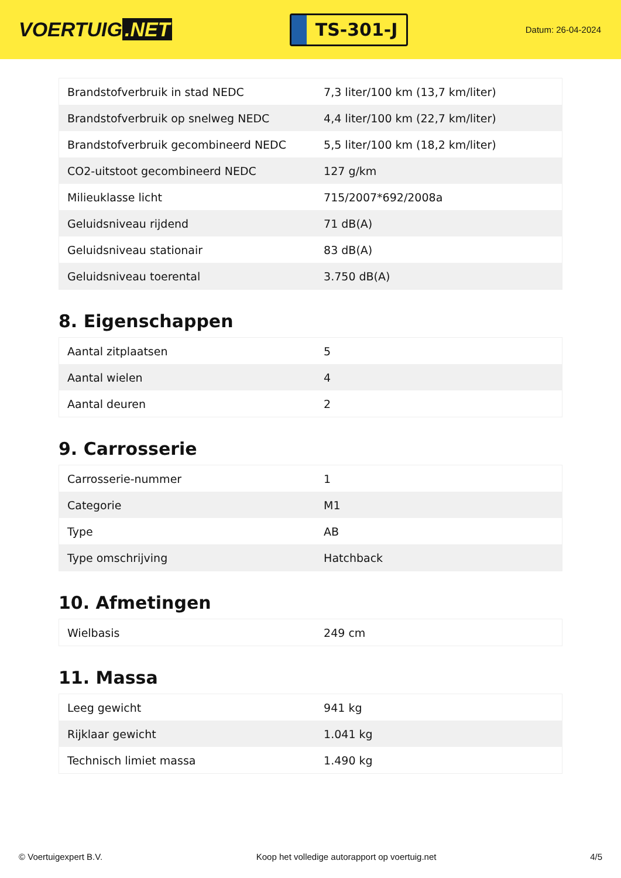VOERTUIG.NET
TS-301-J
Datum: 26-04-2024
| Brandstofverbruik in stad NEDC | 7,3 liter/100 km (13,7 km/liter) |
| Brandstofverbruik op snelweg NEDC | 4,4 liter/100 km (22,7 km/liter) |
| Brandstofverbruik gecombineerd NEDC | 5,5 liter/100 km (18,2 km/liter) |
| CO2-uitstoot gecombineerd NEDC | 127 g/km |
| Milieuklasse licht | 715/2007*692/2008a |
| Geluidsniveau rijdend | 71 dB(A) |
| Geluidsniveau stationair | 83 dB(A) |
| Geluidsniveau toerental | 3.750 dB(A) |
8. Eigenschappen
| Aantal zitplaatsen | 5 |
| Aantal wielen | 4 |
| Aantal deuren | 2 |
9. Carrosserie
| Carrosserie-nummer | 1 |
| Categorie | M1 |
| Type | AB |
| Type omschrijving | Hatchback |
10. Afmetingen
| Wielbasis | 249 cm |
11. Massa
| Leeg gewicht | 941 kg |
| Rijklaar gewicht | 1.041 kg |
| Technisch limiet massa | 1.490 kg |
© Voertuigexpert B.V. Koop het volledige autorapport op voertuig.net 4/5